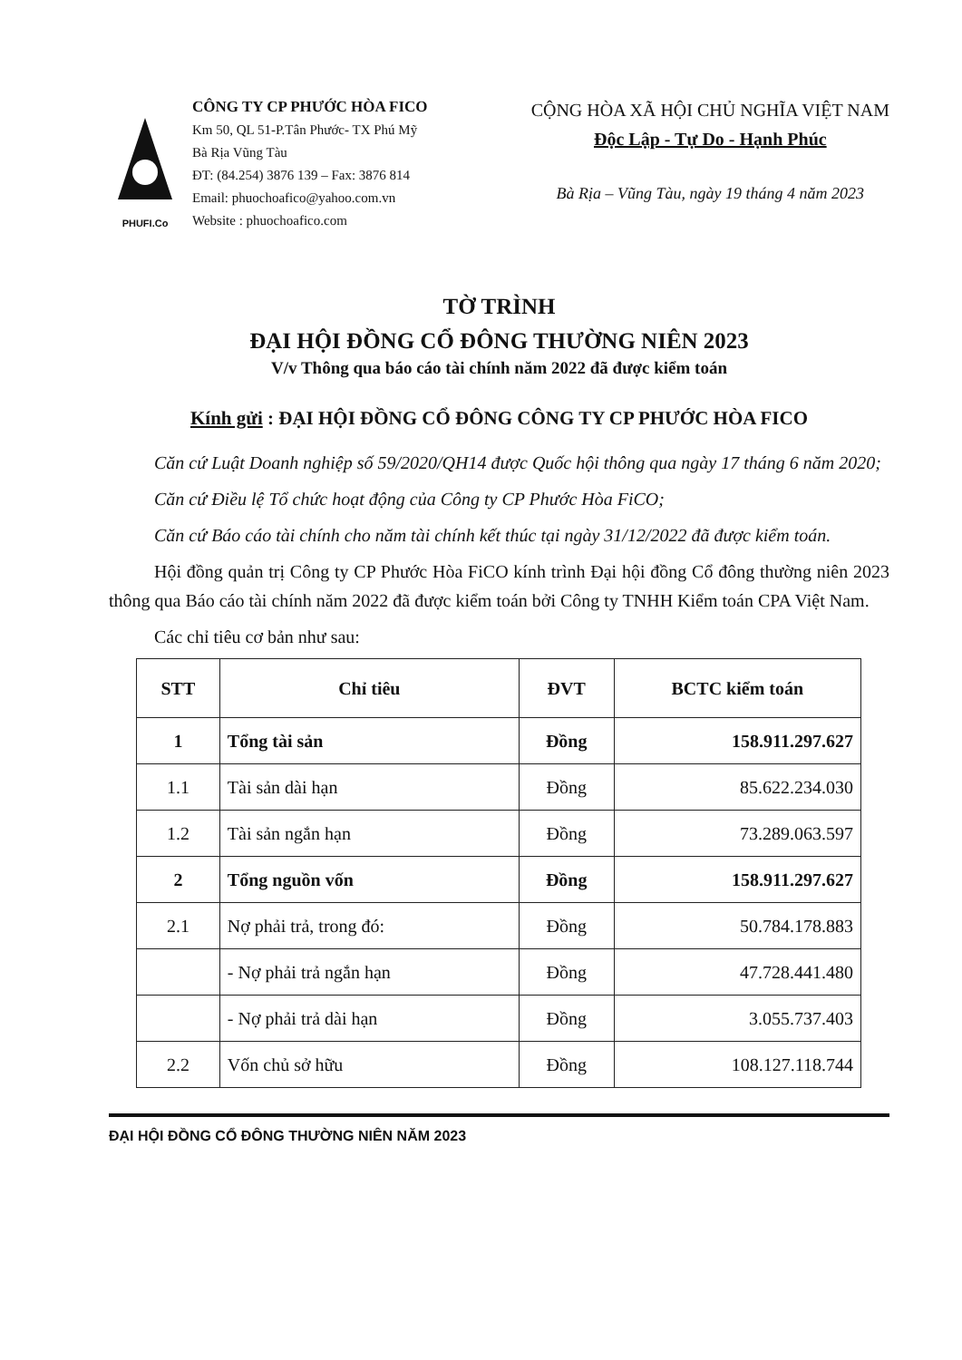PHUFI.Co
CÔNG TY CP PHƯỚC HÒA FICO
Km 50, QL 51-P.Tân Phước- TX Phú Mỹ
Bà Rịa Vũng Tàu
ĐT: (84.254) 3876 139 – Fax: 3876 814
Email: phuochoafico@yahoo.com.vn
Website : phuochoafico.com
CỘNG HÒA XÃ HỘI CHỦ NGHĨA VIỆT NAM
Độc Lập - Tự Do - Hạnh Phúc
Bà Rịa – Vũng Tàu, ngày 19 tháng 4 năm 2023
TỜ TRÌNH
ĐẠI HỘI ĐỒNG CỔ ĐÔNG THƯỜNG NIÊN 2023
V/v Thông qua báo cáo tài chính năm 2022 đã được kiểm toán
Kính gửi : ĐẠI HỘI ĐỒNG CỔ ĐÔNG CÔNG TY CP PHƯỚC HÒA FICO
Căn cứ Luật Doanh nghiệp số 59/2020/QH14 được Quốc hội thông qua ngày 17 tháng 6 năm 2020;
Căn cứ Điều lệ Tổ chức hoạt động của Công ty CP Phước Hòa FiCO;
Căn cứ Báo cáo tài chính cho năm tài chính kết thúc tại ngày 31/12/2022 đã được kiểm toán.
Hội đồng quản trị Công ty CP Phước Hòa FiCO kính trình Đại hội đồng Cổ đông thường niên 2023 thông qua Báo cáo tài chính năm 2022 đã được kiểm toán bởi Công ty TNHH Kiểm toán CPA Việt Nam.
Các chỉ tiêu cơ bản như sau:
| STT | Chỉ tiêu | ĐVT | BCTC kiểm toán |
| --- | --- | --- | --- |
| 1 | Tổng tài sản | Đồng | 158.911.297.627 |
| 1.1 | Tài sản dài hạn | Đồng | 85.622.234.030 |
| 1.2 | Tài sản ngắn hạn | Đồng | 73.289.063.597 |
| 2 | Tổng nguồn vốn | Đồng | 158.911.297.627 |
| 2.1 | Nợ phải trả, trong đó: | Đồng | 50.784.178.883 |
| | - Nợ phải trả ngắn hạn | Đồng | 47.728.441.480 |
| | - Nợ phải trả dài hạn | Đồng | 3.055.737.403 |
| 2.2 | Vốn chủ sở hữu | Đồng | 108.127.118.744 |
ĐẠI HỘI ĐỒNG CỔ ĐÔNG THƯỜNG NIÊN NĂM 2023